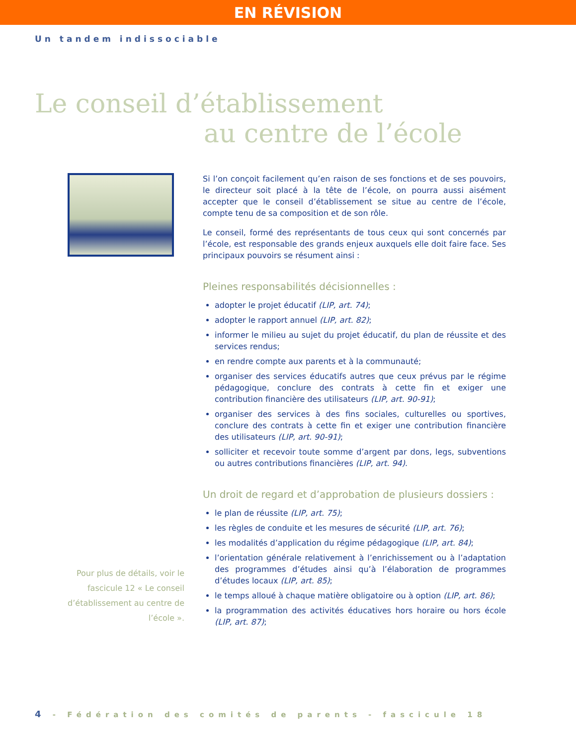EN RÉVISION
Un tandem indissociable
Le conseil d’établissement
au centre de l’école
Pour plus de détails, voir le
fascicule 12 « Le conseil
d’établissement au centre de
l’école ».
Si l’on conçoit facilement qu’en raison de ses fonctions et de ses pouvoirs, le directeur soit placé à la tête de l’école, on pourra aussi aisément accepter que le conseil d’établissement se situe au centre de l’école, compte tenu de sa composition et de son rôle.
Le conseil, formé des représentants de tous ceux qui sont concernés par l’école, est responsable des grands enjeux auxquels elle doit faire face. Ses principaux pouvoirs se résument ainsi :
Pleines responsabilités décisionnelles :
adopter le projet éducatif (LIP, art. 74);
adopter le rapport annuel (LIP, art. 82);
informer le milieu au sujet du projet éducatif, du plan de réussite et des services rendus;
en rendre compte aux parents et à la communauté;
organiser des services éducatifs autres que ceux prévus par le régime pédagogique, conclure des contrats à cette fin et exiger une contribution financière des utilisateurs (LIP, art. 90-91);
organiser des services à des fins sociales, culturelles ou sportives, conclure des contrats à cette fin et exiger une contribution financière des utilisateurs (LIP, art. 90-91);
solliciter et recevoir toute somme d’argent par dons, legs, subventions ou autres contributions financières (LIP, art. 94).
Un droit de regard et d’approbation de plusieurs dossiers :
le plan de réussite (LIP, art. 75);
les règles de conduite et les mesures de sécurité (LIP, art. 76);
les modalités d’application du régime pédagogique (LIP, art. 84);
l’orientation générale relativement à l’enrichissement ou à l’adaptation des programmes d’études ainsi qu’à l’élaboration de programmes d’études locaux (LIP, art. 85);
le temps alloué à chaque matière obligatoire ou à option (LIP, art. 86);
la programmation des activités éducatives hors horaire ou hors école (LIP, art. 87);
4 - Fédération des comités de parents - fascicule 18